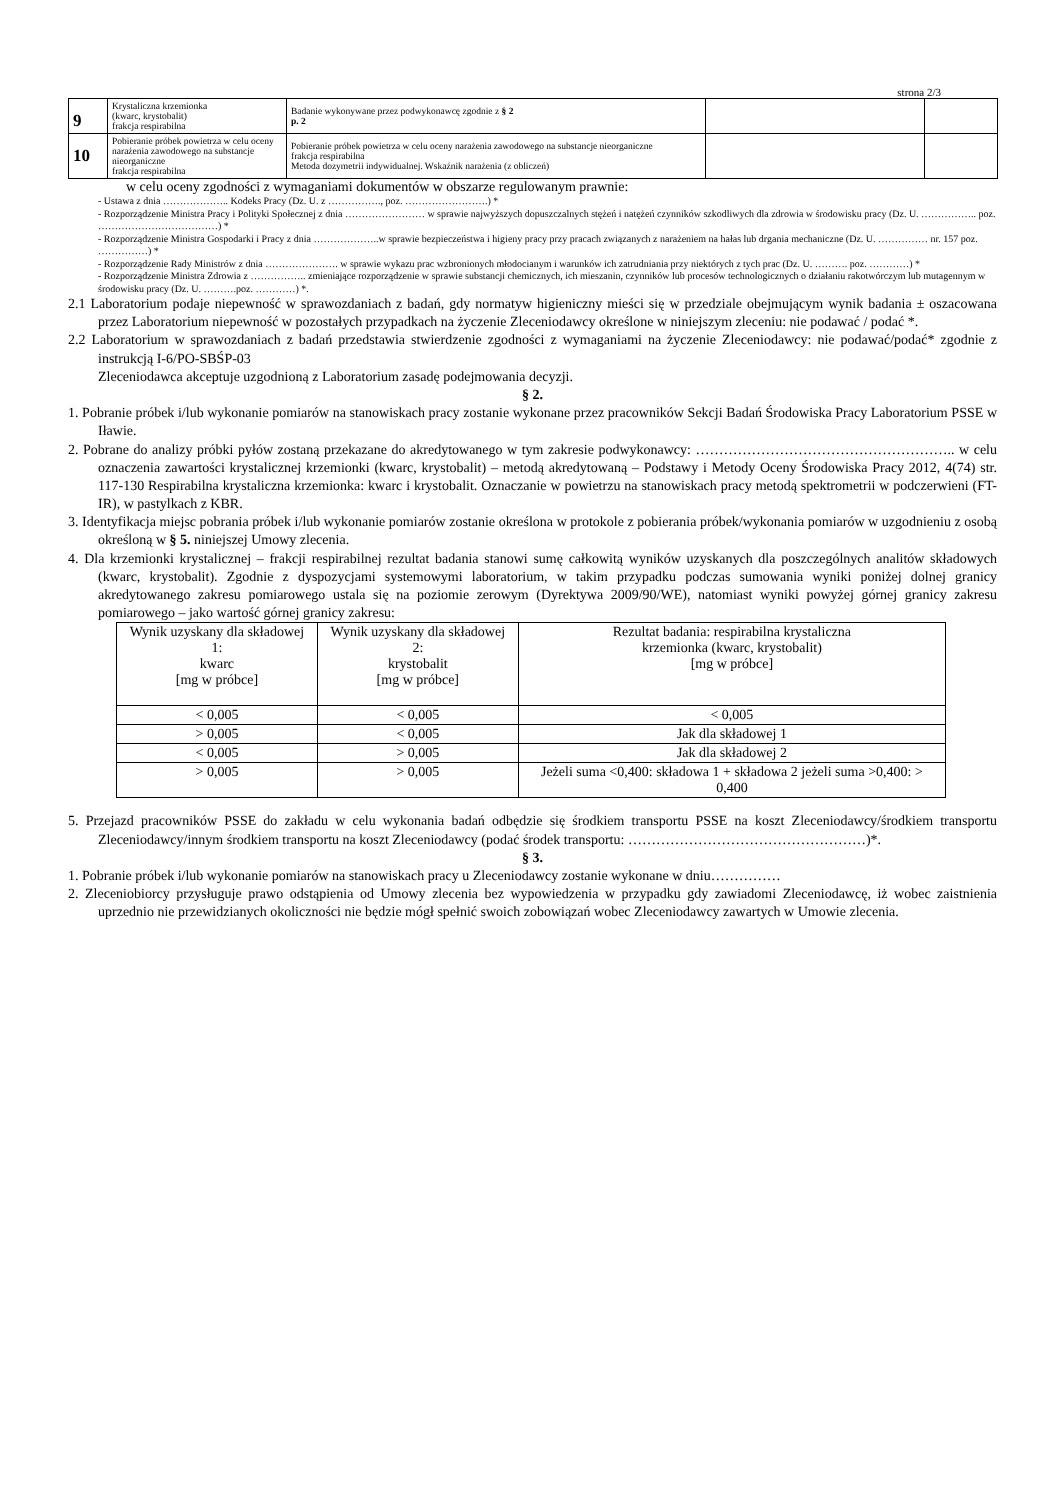strona 2/3
| 9 | Krystaliczna krzemionka (kwarc, krystobalit) frakcja respirabilna | Badanie wykonywane przez podwykonawcę zgodnie z § 2 p. 2 | | |
| 10 | Pobieranie próbek powietrza w celu oceny narażenia zawodowego na substancje nieorganiczne frakcja respirabilna | Pobieranie próbek powietrza w celu oceny narażenia zawodowego na substancje nieorganiczne frakcja respirabilna Metoda dozymetrii indywidualnej. Wskaźnik narażenia (z obliczeń) | | |
w celu oceny zgodności z wymaganiami dokumentów w obszarze regulowanym prawnie:
- Ustawa z dnia ……………….. Kodeks Pracy (Dz. U. z ……………., poz. …………………….) *
- Rozporządzenie Ministra Pracy i Polityki Społecznej z dnia …………………… w sprawie najwyższych dopuszczalnych stężeń i natężeń czynników szkodliwych dla zdrowia w środowisku pracy (Dz. U. …………….. poz. ………………………………) *
- Rozporządzenie Ministra Gospodarki i Pracy z dnia ………………..w sprawie bezpieczeństwa i higieny pracy przy pracach związanych z narażeniem na hałas lub drgania mechaniczne (Dz. U. …………… nr. 157 poz. ……………) *
- Rozporządzenie Rady Ministrów z dnia …………………. w sprawie wykazu prac wzbronionych młodocianym i warunków ich zatrudniania przy niektórych z tych prac (Dz. U. ………. poz. …………) *
- Rozporządzenie Ministra Zdrowia z …………….. zmieniające rozporządzenie w sprawie substancji chemicznych, ich mieszanin, czynników lub procesów technologicznych o działaniu rakotwórczym lub mutagennym w środowisku pracy (Dz. U. ……….poz. …………) *.
2.1 Laboratorium podaje niepewność w sprawozdaniach z badań, gdy normatyw higieniczny mieści się w przedziale obejmującym wynik badania ± oszacowana przez Laboratorium niepewność w pozostałych przypadkach na życzenie Zleceniodawcy określone w niniejszym zleceniu: nie podawać / podać *.
2.2 Laboratorium w sprawozdaniach z badań przedstawia stwierdzenie zgodności z wymaganiami na życzenie Zleceniodawcy: nie podawać/podać* zgodnie z instrukcją I-6/PO-SBŚP-03
Zleceniodawca akceptuje uzgodnioną z Laboratorium zasadę podejmowania decyzji.
§ 2.
1. Pobranie próbek i/lub wykonanie pomiarów na stanowiskach pracy zostanie wykonane przez pracowników Sekcji Badań Środowiska Pracy Laboratorium PSSE w Iławie.
2. Pobrane do analizy próbki pyłów zostaną przekazane do akredytowanego w tym zakresie podwykonawcy: ……………………………………………….. w celu oznaczenia zawartości krystalicznej krzemionki (kwarc, krystobalit) – metodą akredytowaną – Podstawy i Metody Oceny Środowiska Pracy 2012, 4(74) str. 117-130 Respirabilna krystaliczna krzemionka: kwarc i krystobalit. Oznaczanie w powietrzu na stanowiskach pracy metodą spektrometrii w podczerwieni (FT-IR), w pastylkach z KBR.
3. Identyfikacja miejsc pobrania próbek i/lub wykonanie pomiarów zostanie określona w protokole z pobierania próbek/wykonania pomiarów w uzgodnieniu z osobą określoną w § 5. niniejszej Umowy zlecenia.
4. Dla krzemionki krystalicznej – frakcji respirabilnej rezultat badania stanowi sumę całkowitą wyników uzyskanych dla poszczególnych analitów składowych (kwarc, krystobalit). Zgodnie z dyspozycjami systemowymi laboratorium, w takim przypadku podczas sumowania wyniki poniżej dolnej granicy akredytowanego zakresu pomiarowego ustala się na poziomie zerowym (Dyrektywa 2009/90/WE), natomiast wyniki powyżej górnej granicy zakresu pomiarowego – jako wartość górnej granicy zakresu:
| Wynik uzyskany dla składowej 1: kwarc [mg w próbce] | Wynik uzyskany dla składowej 2: krystobalit [mg w próbce] | Rezultat badania: respirabilna krystaliczna krzemionka (kwarc, krystobalit) [mg w próbce] |
| --- | --- | --- |
| < 0,005 | < 0,005 | < 0,005 |
| > 0,005 | < 0,005 | Jak dla składowej 1 |
| < 0,005 | > 0,005 | Jak dla składowej 2 |
| > 0,005 | > 0,005 | Jeżeli suma <0,400: składowa 1 + składowa 2 jeżeli suma >0,400: > 0,400 |
5. Przejazd pracowników PSSE do zakładu w celu wykonania badań odbędzie się środkiem transportu PSSE na koszt Zleceniodawcy/środkiem transportu Zleceniodawcy/innym środkiem transportu na koszt Zleceniodawcy (podać środek transportu: ……………………………………………)*.
§ 3.
1. Pobranie próbek i/lub wykonanie pomiarów na stanowiskach pracy u Zleceniodawcy zostanie wykonane w dniu……………
2. Zleceniobiorcy przysługuje prawo odstąpienia od Umowy zlecenia bez wypowiedzenia w przypadku gdy zawiadomi Zleceniodawcę, iż wobec zaistnienia uprzednio nie przewidzianych okoliczności nie będzie mógł spełnić swoich zobowiązań wobec Zleceniodawcy zawartych w Umowie zlecenia.